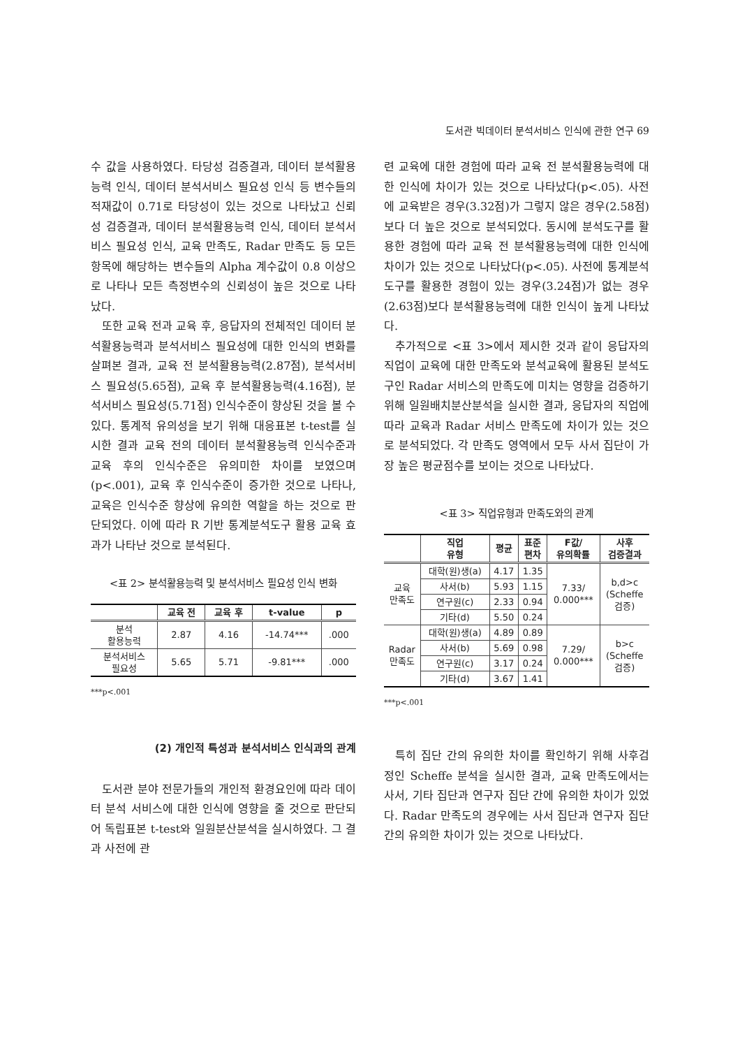도서관 빅데이터 분석서비스 인식에 관한 연구 69
수 값을 사용하였다. 타당성 검증결과, 데이터 분석활용능력 인식, 데이터 분석서비스 필요성 인식 등 변수들의 적재값이 0.71로 타당성이 있는 것으로 나타났고 신뢰성 검증결과, 데이터 분석활용능력 인식, 데이터 분석서비스 필요성 인식, 교육 만족도, Radar 만족도 등 모든 항목에 해당하는 변수들의 Alpha 계수값이 0.8 이상으로 나타나 모든 측정변수의 신뢰성이 높은 것으로 나타났다.
또한 교육 전과 교육 후, 응답자의 전체적인 데이터 분석활용능력과 분석서비스 필요성에 대한 인식의 변화를 살펴본 결과, 교육 전 분석활용능력(2.87점), 분석서비스 필요성(5.65점), 교육 후 분석활용능력(4.16점), 분석서비스 필요성(5.71점) 인식수준이 향상된 것을 볼 수 있다. 통계적 유의성을 보기 위해 대응표본 t-test를 실시한 결과 교육 전의 데이터 분석활용능력 인식수준과 교육 후의 인식수준은 유의미한 차이를 보였으며(p<.001), 교육 후 인식수준이 증가한 것으로 나타나, 교육은 인식수준 향상에 유의한 역할을 하는 것으로 판단되었다. 이에 따라 R 기반 통계분석도구 활용 교육 효과가 나타난 것으로 분석된다.
<표 2> 분석활용능력 및 분석서비스 필요성 인식 변화
| | 교육 전 | 교육 후 | t-value | p |
| --- | --- | --- | --- | --- |
| 분석 활용능력 | 2.87 | 4.16 | -14.74*** | .000 |
| 분석서비스 필요성 | 5.65 | 5.71 | -9.81*** | .000 |
***p<.001
(2) 개인적 특성과 분석서비스 인식과의 관계
도서관 분야 전문가들의 개인적 환경요인에 따라 데이터 분석 서비스에 대한 인식에 영향을 줄 것으로 판단되어 독립표본 t-test와 일원분산분석을 실시하였다. 그 결과 사전에 관
련 교육에 대한 경험에 따라 교육 전 분석활용능력에 대한 인식에 차이가 있는 것으로 나타났다(p<.05). 사전에 교육받은 경우(3.32점)가 그렇지 않은 경우(2.58점) 보다 더 높은 것으로 분석되었다. 동시에 분석도구를 활용한 경험에 따라 교육 전 분석활용능력에 대한 인식에 차이가 있는 것으로 나타났다(p<.05). 사전에 통계분석 도구를 활용한 경험이 있는 경우(3.24점)가 없는 경우(2.63점)보다 분석활용능력에 대한 인식이 높게 나타났다.
추가적으로 <표 3>에서 제시한 것과 같이 응답자의 직업이 교육에 대한 만족도와 분석교육에 활용된 분석도구인 Radar 서비스의 만족도에 미치는 영향을 검증하기 위해 일원배치분산분석을 실시한 결과, 응답자의 직업에 따라 교육과 Radar 서비스 만족도에 차이가 있는 것으로 분석되었다. 각 만족도 영역에서 모두 사서 집단이 가장 높은 평균점수를 보이는 것으로 나타났다.
<표 3> 직업유형과 만족도와의 관계
| | 직업 유형 | 평균 | 표준 편차 | F값/ 유의확률 | 사후 검증결과 |
| --- | --- | --- | --- | --- | --- |
| 교육 만족도 | 대학(원)생(a) | 4.17 | 1.35 | 7.33/ 0.000*** | b,d>c (Scheffe 검증) |
| | 사서(b) | 5.93 | 1.15 | | |
| | 연구원(c) | 2.33 | 0.94 | | |
| | 기타(d) | 5.50 | 0.24 | | |
| Radar 만족도 | 대학(원)생(a) | 4.89 | 0.89 | 7.29/ 0.000*** | b>c (Scheffe 검증) |
| | 사서(b) | 5.69 | 0.98 | | |
| | 연구원(c) | 3.17 | 0.24 | | |
| | 기타(d) | 3.67 | 1.41 | | |
***p<.001
특히 집단 간의 유의한 차이를 확인하기 위해 사후검정인 Scheffe 분석을 실시한 결과, 교육 만족도에서는 사서, 기타 집단과 연구자 집단 간에 유의한 차이가 있었다. Radar 만족도의 경우에는 사서 집단과 연구자 집단 간의 유의한 차이가 있는 것으로 나타났다.